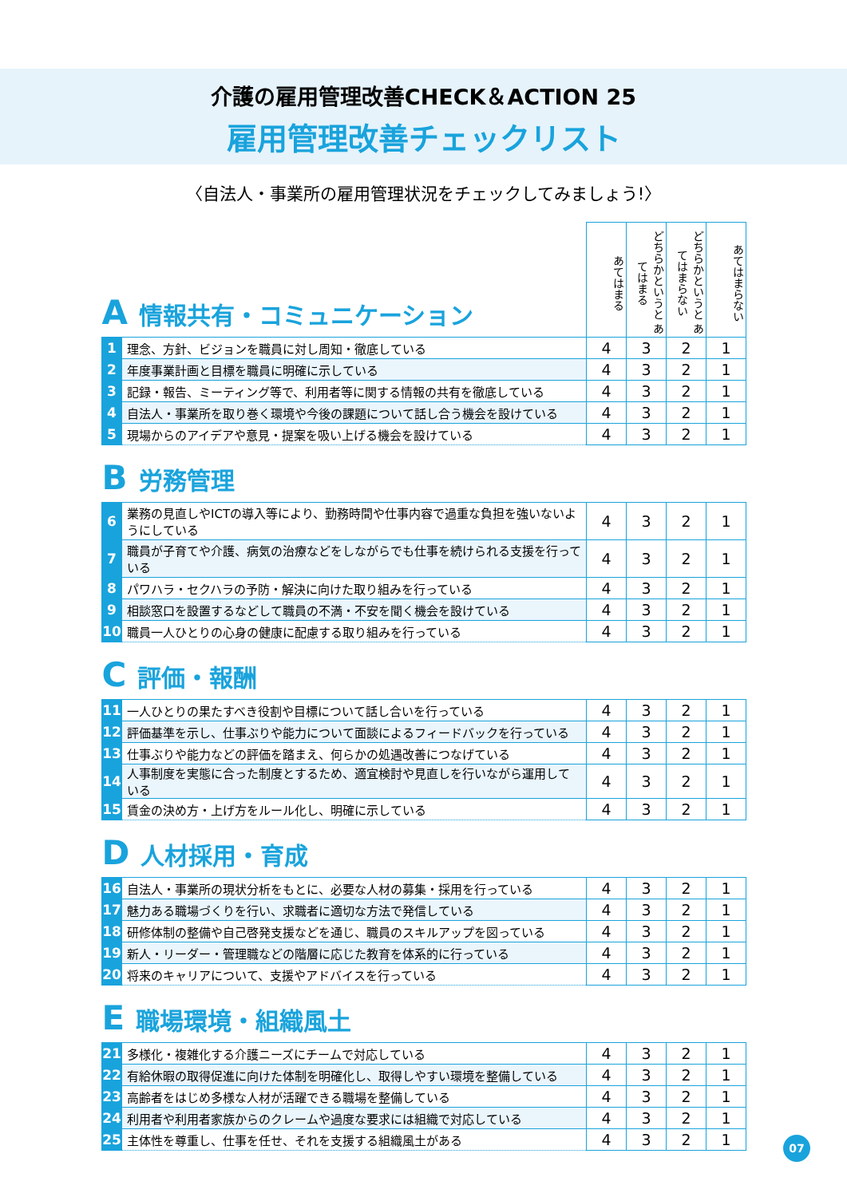介護の雇用管理改善CHECK＆ACTION 25
雇用管理改善チェックリスト
〈自法人・事業所の雇用管理状況をチェックしてみましょう!〉
| A 情報共有・コミュニケーション | | あてはまる | どちらかというと あてはまる | どちらかというと あてはまらない | あてはまらない |
| --- | --- | --- | --- | --- | --- |
| 1 | 理念、方針、ビジョンを職員に対し周知・徹底している | 4 | 3 | 2 | 1 |
| 2 | 年度事業計画と目標を職員に明確に示している | 4 | 3 | 2 | 1 |
| 3 | 記録・報告、ミーティング等で、利用者等に関する情報の共有を徹底している | 4 | 3 | 2 | 1 |
| 4 | 自法人・事業所を取り巻く環境や今後の課題について話し合う機会を設けている | 4 | 3 | 2 | 1 |
| 5 | 現場からのアイデアや意見・提案を吸い上げる機会を設けている | 4 | 3 | 2 | 1 |
| B 労務管理 | | | | | |
| 6 | 業務の見直しやICTの導入等により、勤務時間や仕事内容で過重な負担を強いないようにしている | 4 | 3 | 2 | 1 |
| 7 | 職員が子育てや介護、病気の治療などをしながらでも仕事を続けられる支援を行っている | 4 | 3 | 2 | 1 |
| 8 | パワハラ・セクハラの予防・解決に向けた取り組みを行っている | 4 | 3 | 2 | 1 |
| 9 | 相談窓口を設置するなどして職員の不満・不安を聞く機会を設けている | 4 | 3 | 2 | 1 |
| 10 | 職員一人ひとりの心身の健康に配慮する取り組みを行っている | 4 | 3 | 2 | 1 |
| C 評価・報酬 | | | | | |
| 11 | 一人ひとりの果たすべき役割や目標について話し合いを行っている | 4 | 3 | 2 | 1 |
| 12 | 評価基準を示し、仕事ぶりや能力について面談によるフィードバックを行っている | 4 | 3 | 2 | 1 |
| 13 | 仕事ぶりや能力などの評価を踏まえ、何らかの処遇改善につなげている | 4 | 3 | 2 | 1 |
| 14 | 人事制度を実態に合った制度とするため、適宜検討や見直しを行いながら運用している | 4 | 3 | 2 | 1 |
| 15 | 賃金の決め方・上げ方をルール化し、明確に示している | 4 | 3 | 2 | 1 |
| D 人材採用・育成 | | | | | |
| 16 | 自法人・事業所の現状分析をもとに、必要な人材の募集・採用を行っている | 4 | 3 | 2 | 1 |
| 17 | 魅力ある職場づくりを行い、求職者に適切な方法で発信している | 4 | 3 | 2 | 1 |
| 18 | 研修体制の整備や自己啓発支援などを通じ、職員のスキルアップを図っている | 4 | 3 | 2 | 1 |
| 19 | 新人・リーダー・管理職などの階層に応じた教育を体系的に行っている | 4 | 3 | 2 | 1 |
| 20 | 将来のキャリアについて、支援やアドバイスを行っている | 4 | 3 | 2 | 1 |
| E 職場環境・組織風土 | | | | | |
| 21 | 多様化・複雑化する介護ニーズにチームで対応している | 4 | 3 | 2 | 1 |
| 22 | 有給休暇の取得促進に向けた体制を明確化し、取得しやすい環境を整備している | 4 | 3 | 2 | 1 |
| 23 | 高齢者をはじめ多様な人材が活躍できる職場を整備している | 4 | 3 | 2 | 1 |
| 24 | 利用者や利用者家族からのクレームや過度な要求には組織で対応している | 4 | 3 | 2 | 1 |
| 25 | 主体性を尊重し、仕事を任せ、それを支援する組織風土がある | 4 | 3 | 2 | 1 |
07